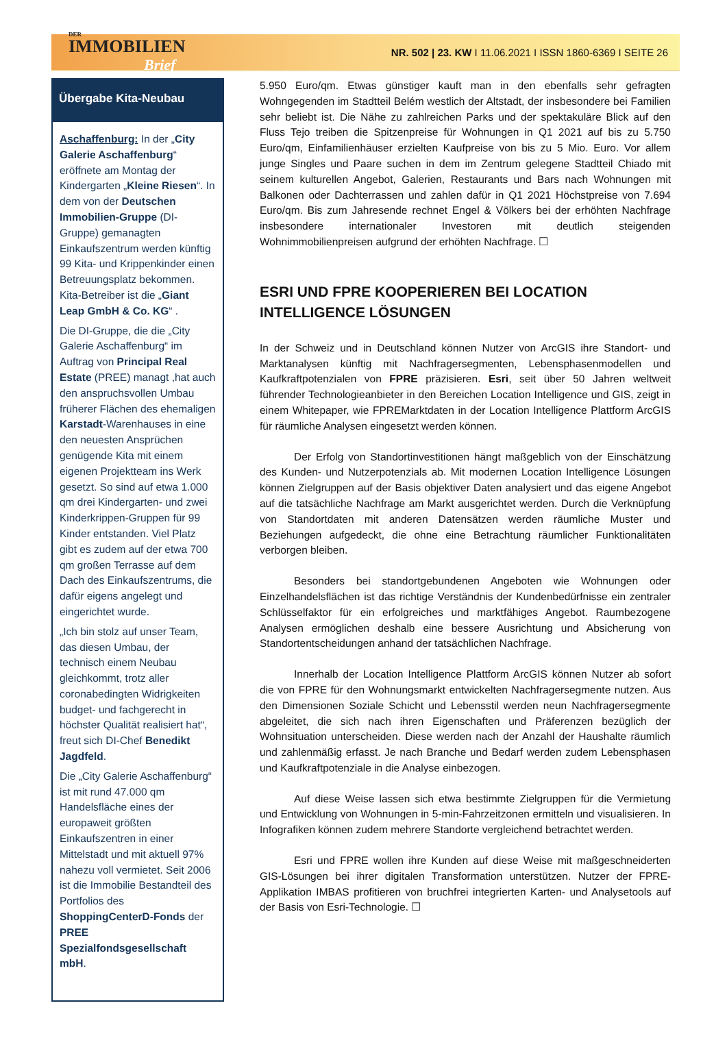DER
IMMOBILIEN
Brief
NR. 502 | 23. KW I 11.06.2021 I ISSN 1860-6369 I SEITE 26
Übergabe Kita-Neubau
Aschaffenburg: In der „City Galerie Aschaffenburg“ eröffnete am Montag der Kindergarten „Kleine Riesen“. In dem von der Deutschen Immobilien-Gruppe (DI-Gruppe) gemanagten Einkaufszentrum werden künftig 99 Kita- und Krippenkinder einen Betreuungsplatz bekommen. Kita-Betreiber ist die „Giant Leap GmbH & Co. KG“ .
Die DI-Gruppe, die die „City Galerie Aschaffenburg“ im Auftrag von Principal Real Estate (PREE) managt ,hat auch den anspruchsvollen Umbau früherer Flächen des ehemaligen Karstadt-Warenhauses in eine den neuesten Ansprüchen genügende Kita mit einem eigenen Projektteam ins Werk gesetzt. So sind auf etwa 1.000 qm drei Kindergarten- und zwei Kinderkrippen-Gruppen für 99 Kinder entstanden. Viel Platz gibt es zudem auf der etwa 700 qm großen Terrasse auf dem Dach des Einkaufszentrums, die dafür eigens angelegt und eingerichtet wurde.
„Ich bin stolz auf unser Team, das diesen Umbau, der technisch einem Neubau gleichkommt, trotz aller coronabedingten Widrigkeiten budget- und fachgerecht in höchster Qualität realisiert hat“, freut sich DI-Chef Benedikt Jagdfeld.
Die „City Galerie Aschaffenburg“ ist mit rund 47.000 qm Handelsfläche eines der europaweit größten Einkaufszentren in einer Mittelstadt und mit aktuell 97% nahezu voll vermietet. Seit 2006 ist die Immobilie Bestandteil des Portfolios des ShoppingCenterD-Fonds der PREE Spezialfondsgesellschaft mbH.
5.950 Euro/qm. Etwas günstiger kauft man in den ebenfalls sehr gefragten Wohngegenden im Stadtteil Belém westlich der Altstadt, der insbesondere bei Familien sehr beliebt ist. Die Nähe zu zahlreichen Parks und der spektakuläre Blick auf den Fluss Tejo treiben die Spitzenpreise für Wohnungen in Q1 2021 auf bis zu 5.750 Euro/qm, Einfamilienhäuser erzielten Kaufpreise von bis zu 5 Mio. Euro. Vor allem junge Singles und Paare suchen in dem im Zentrum gelegene Stadtteil Chiado mit seinem kulturellen Angebot, Galerien, Restaurants und Bars nach Wohnungen mit Balkonen oder Dachterrassen und zahlen dafür in Q1 2021 Höchstpreise von 7.694 Euro/qm. Bis zum Jahresende rechnet Engel & Völkers bei der erhöhten Nachfrage insbesondere internationaler Investoren mit deutlich steigenden Wohnimmobilienpreisen aufgrund der erhöhten Nachfrage. ☐
ESRI UND FPRE KOOPERIEREN BEI LOCATION INTELLIGENCE LÖSUNGEN
In der Schweiz und in Deutschland können Nutzer von ArcGIS ihre Standort- und Marktanalysen künftig mit Nachfragersegmenten, Lebensphasenmodellen und Kaufkraftpotenzialen von FPRE präzisieren. Esri, seit über 50 Jahren weltweit führender Technologieanbieter in den Bereichen Location Intelligence und GIS, zeigt in einem Whitepaper, wie FPREMarktdaten in der Location Intelligence Plattform ArcGIS für räumliche Analysen eingesetzt werden können.
Der Erfolg von Standortinvestitionen hängt maßgeblich von der Einschätzung des Kunden- und Nutzerpotenzials ab. Mit modernen Location Intelligence Lösungen können Zielgruppen auf der Basis objektiver Daten analysiert und das eigene Angebot auf die tatsächliche Nachfrage am Markt ausgerichtet werden. Durch die Verknüpfung von Standortdaten mit anderen Datensätzen werden räumliche Muster und Beziehungen aufgedeckt, die ohne eine Betrachtung räumlicher Funktionalitäten verborgen bleiben.
Besonders bei standortgebundenen Angeboten wie Wohnungen oder Einzelhandelsflächen ist das richtige Verständnis der Kundenbedürfnisse ein zentraler Schlüsselfaktor für ein erfolgreiches und marktfähiges Angebot. Raumbezogene Analysen ermöglichen deshalb eine bessere Ausrichtung und Absicherung von Standortentscheidungen anhand der tatsächlichen Nachfrage.
Innerhalb der Location Intelligence Plattform ArcGIS können Nutzer ab sofort die von FPRE für den Wohnungsmarkt entwickelten Nachfragersegmente nutzen. Aus den Dimensionen Soziale Schicht und Lebensstil werden neun Nachfragersegmente abgeleitet, die sich nach ihren Eigenschaften und Präferenzen bezüglich der Wohnsituation unterscheiden. Diese werden nach der Anzahl der Haushalte räumlich und zahlenmäßig erfasst. Je nach Branche und Bedarf werden zudem Lebensphasen und Kaufkraftpotenziale in die Analyse einbezogen.
Auf diese Weise lassen sich etwa bestimmte Zielgruppen für die Vermietung und Entwicklung von Wohnungen in 5-min-Fahrzeitzonen ermitteln und visualisieren. In Infografiken können zudem mehrere Standorte vergleichend betrachtet werden.
Esri und FPRE wollen ihre Kunden auf diese Weise mit maßgeschneiderten GIS-Lösungen bei ihrer digitalen Transformation unterstützen. Nutzer der FPRE-Applikation IMBAS profitieren von bruchfrei integrierten Karten- und Analysetools auf der Basis von Esri-Technologie. ☐